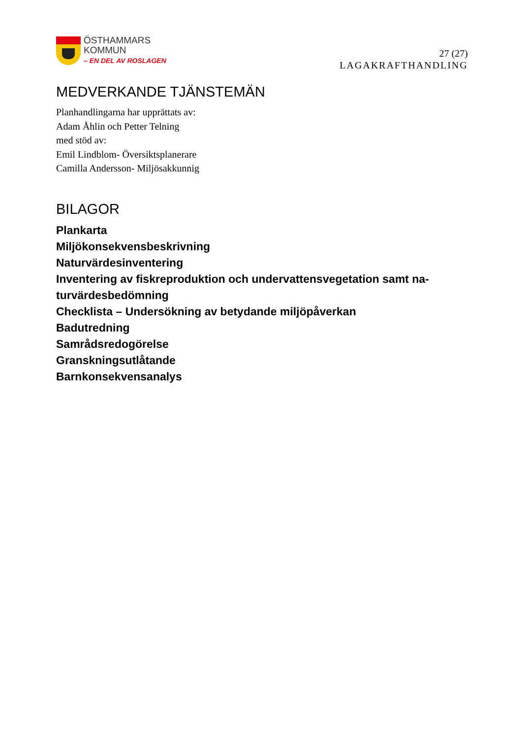ÖSTHAMMARS
KOMMUN
– EN DEL AV ROSLAGEN
27 (27)
LAGAKRAFTHANDLING
MEDVERKANDE TJÄNSTEMÄN
Planhandlingarna har upprättats av:
Adam Åhlin och Petter Telning
med stöd av:
Emil Lindblom- Översiktsplanerare
Camilla Andersson- Miljösakkunnig
BILAGOR
Plankarta
Miljökonsekvensbeskrivning
Naturvärdesinventering
Inventering av fiskreproduktion och undervattensvegetation samt na-turvärdesbedömning
Checklista – Undersökning av betydande miljöpåverkan
Badutredning
Samrådsredogörelse
Granskningsutlåtande
Barnkonsekvensanalys